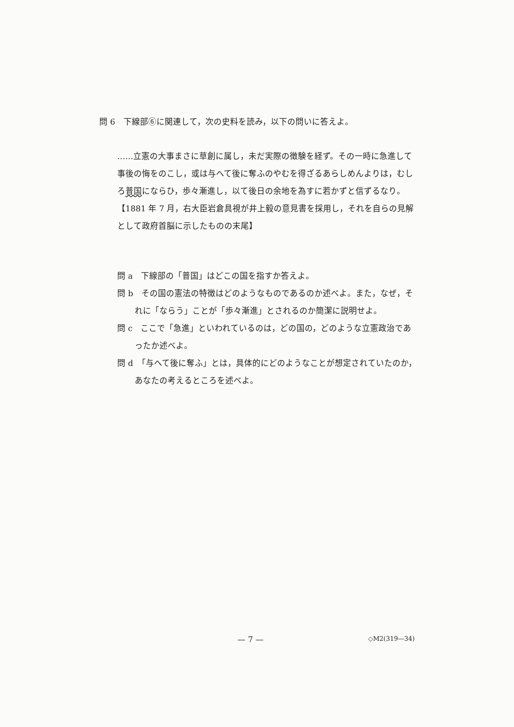問 6　下線部⑥に関連して，次の史料を読み，以下の問いに答えよ。
……立憲の大事まさに草創に属し，未だ実際の徴験を経ず。その一時に急進して事後の悔をのこし，或は与へて後に奪ふのやむを得ざるあらしめんよりは，むしろ普国にならひ，歩々漸進し，以て後日の余地を為すに若かずと信ずるなり。
【1881 年 7 月，右大臣岩倉具視が井上毅の意見書を採用し，それを自らの見解として政府首脳に示したものの末尾】
問 a　下線部の「普国」はどこの国を指すか答えよ。
問 b　その国の憲法の特徴はどのようなものであるのか述べよ。また，なぜ，それに「ならう」ことが「歩々漸進」とされるのか簡潔に説明せよ。
問 c　ここで「急進」といわれているのは，どの国の，どのような立憲政治であったか述べよ。
問 d　「与へて後に奪ふ」とは，具体的にどのようなことが想定されていたのか，あなたの考えるところを述べよ。
— 7 — ◇M2(319—34)